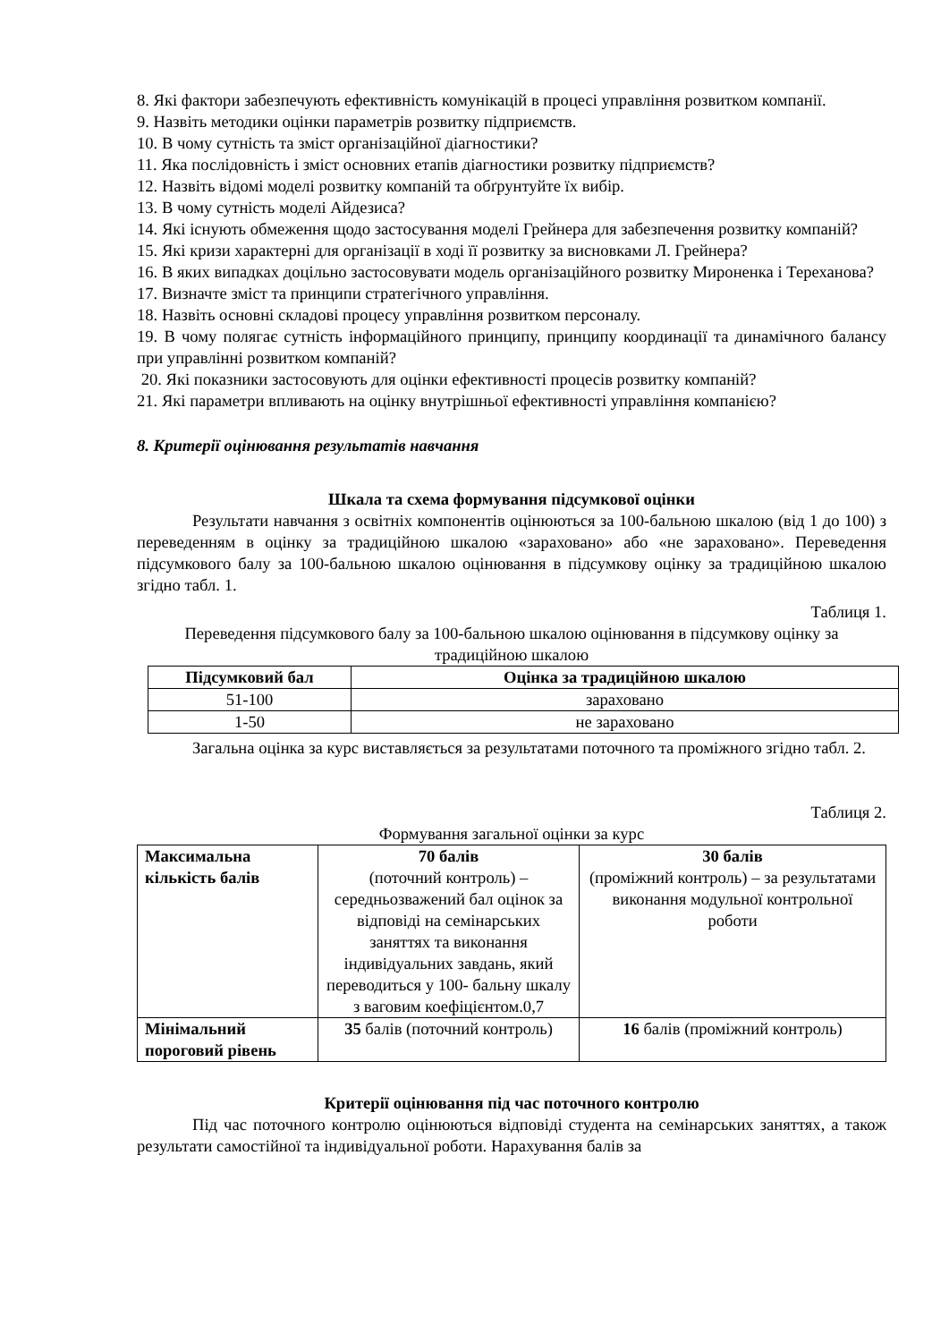8. Які фактори забезпечують ефективність комунікацій в процесі управління розвитком компанії.
9. Назвіть методики оцінки параметрів розвитку підприємств.
10. В чому сутність та зміст організаційної діагностики?
11. Яка послідовність і зміст основних етапів діагностики розвитку підприємств?
12. Назвіть відомі моделі розвитку компаній та обґрунтуйте їх вибір.
13. В чому сутність моделі Айдезиса?
14. Які існують обмеження щодо застосування моделі Грейнера для забезпечення розвитку компаній?
15. Які кризи характерні для організації в ході її розвитку за висновками Л. Грейнера?
16. В яких випадках доцільно застосовувати модель організаційного розвитку Мироненка і Тереханова?
17. Визначте зміст та принципи стратегічного управління.
18. Назвіть основні складові процесу управління розвитком персоналу.
19. В чому полягає сутність інформаційного принципу, принципу координації та динамічного балансу при управлінні розвитком компаній?
20. Які показники застосовують для оцінки ефективності процесів розвитку компаній?
21. Які параметри впливають на оцінку внутрішньої ефективності управління компанією?
8. Критерії оцінювання результатів навчання
Шкала та схема формування підсумкової оцінки
Результати навчання з освітніх компонентів оцінюються за 100-бальною шкалою (від 1 до 100) з переведенням в оцінку за традиційною шкалою «зараховано» або «не зараховано». Переведення підсумкового балу за 100-бальною шкалою оцінювання в підсумкову оцінку за традиційною шкалою згідно табл. 1.
Таблиця 1.
Переведення підсумкового балу за 100-бальною шкалою оцінювання в підсумкову оцінку за традиційною шкалою
| Підсумковий бал | Оцінка за традиційною шкалою |
| --- | --- |
| 51-100 | зараховано |
| 1-50 | не зараховано |
Загальна оцінка за курс виставляється за результатами поточного та проміжного згідно табл. 2.
Таблиця 2.
Формування загальної оцінки за курс
| Максимальна кількість балів | 70 балів (поточний контроль) – середньозважений бал оцінок за відповіді на семінарських заняттях та виконання індивідуальних завдань, який переводиться у 100- бальну шкалу з ваговим коефіцієнтом.0,7 | 30 балів (проміжний контроль) – за результатами виконання модульної контрольної роботи |
| Мінімальний пороговий рівень | 35 балів (поточний контроль) | 16 балів (проміжний контроль) |
Критерії оцінювання під час поточного контролю
Під час поточного контролю оцінюються відповіді студента на семінарських заняттях, а також результати самостійної та індивідуальної роботи. Нарахування балів за